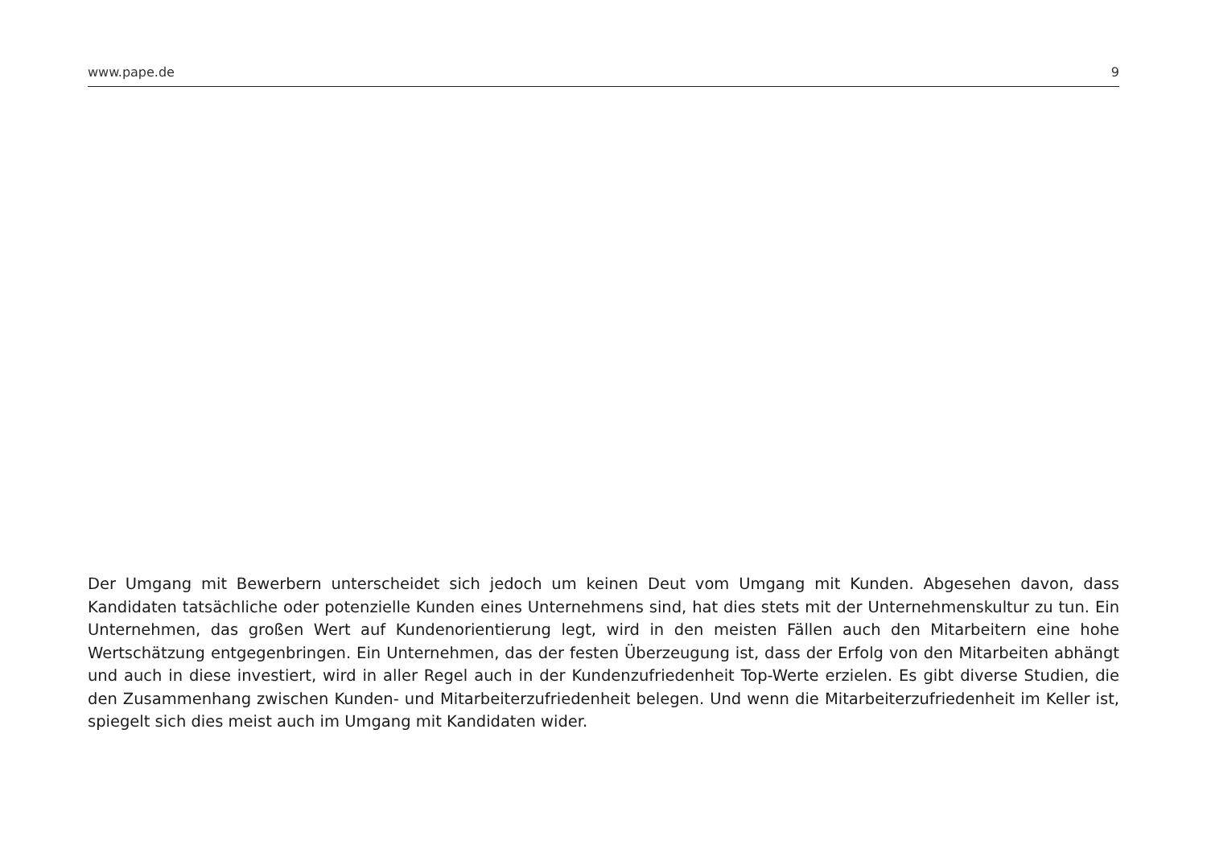www.pape.de 9
Der Umgang mit Bewerbern unterscheidet sich jedoch um keinen Deut vom Umgang mit Kunden. Abgesehen davon, dass Kandidaten tatsächliche oder potenzielle Kunden eines Unternehmens sind, hat dies stets mit der Unterneh­menskultur zu tun. Ein Unternehmen, das großen Wert auf Kundenorientierung legt, wird in den meisten Fällen auch den Mitarbeitern eine hohe Wertschätzung entgegenbringen. Ein Unternehmen, das der festen Überzeugung ist, dass der Erfolg von den Mitarbeiten abhängt und auch in diese investiert, wird in aller Regel auch in der Kundenzu­friedenheit Top-Werte erzielen. Es gibt diverse Studien, die den Zusammenhang zwischen Kunden- und Mitarbeiter­zufriedenheit belegen. Und wenn die Mitarbeiterzufriedenheit im Keller ist, spiegelt sich dies meist auch im Umgang mit Kandidaten wider.